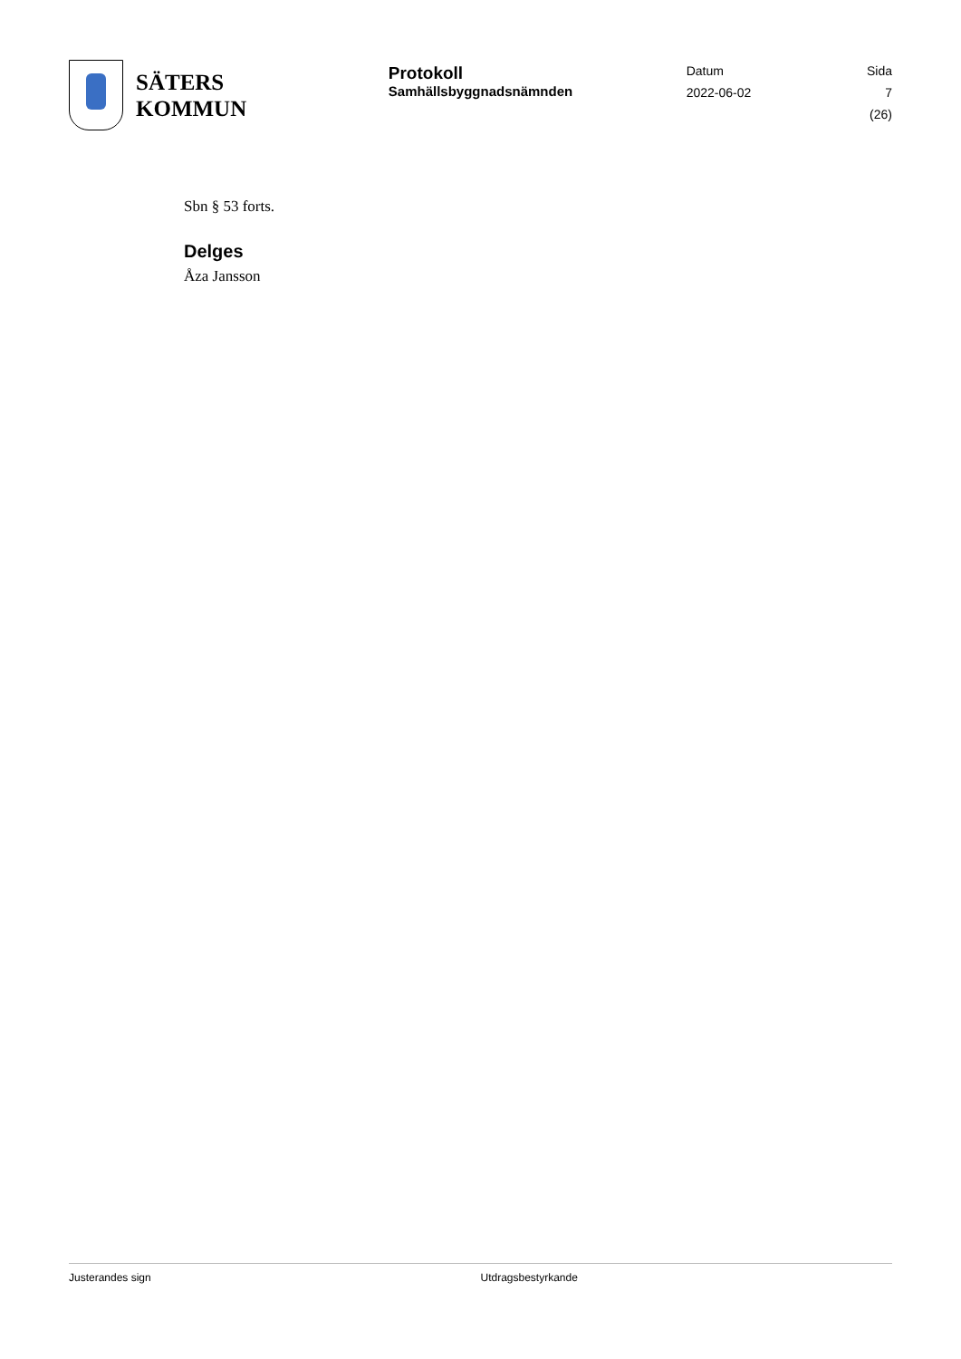SÄTERS
KOMMUN
Protokoll
Samhällsbyggnadsnämnden
Datum
2022-06-02
Sida
7 (26)
Sbn § 53 forts.
Delges
Åza Jansson
Justerandes sign Utdragsbestyrkande